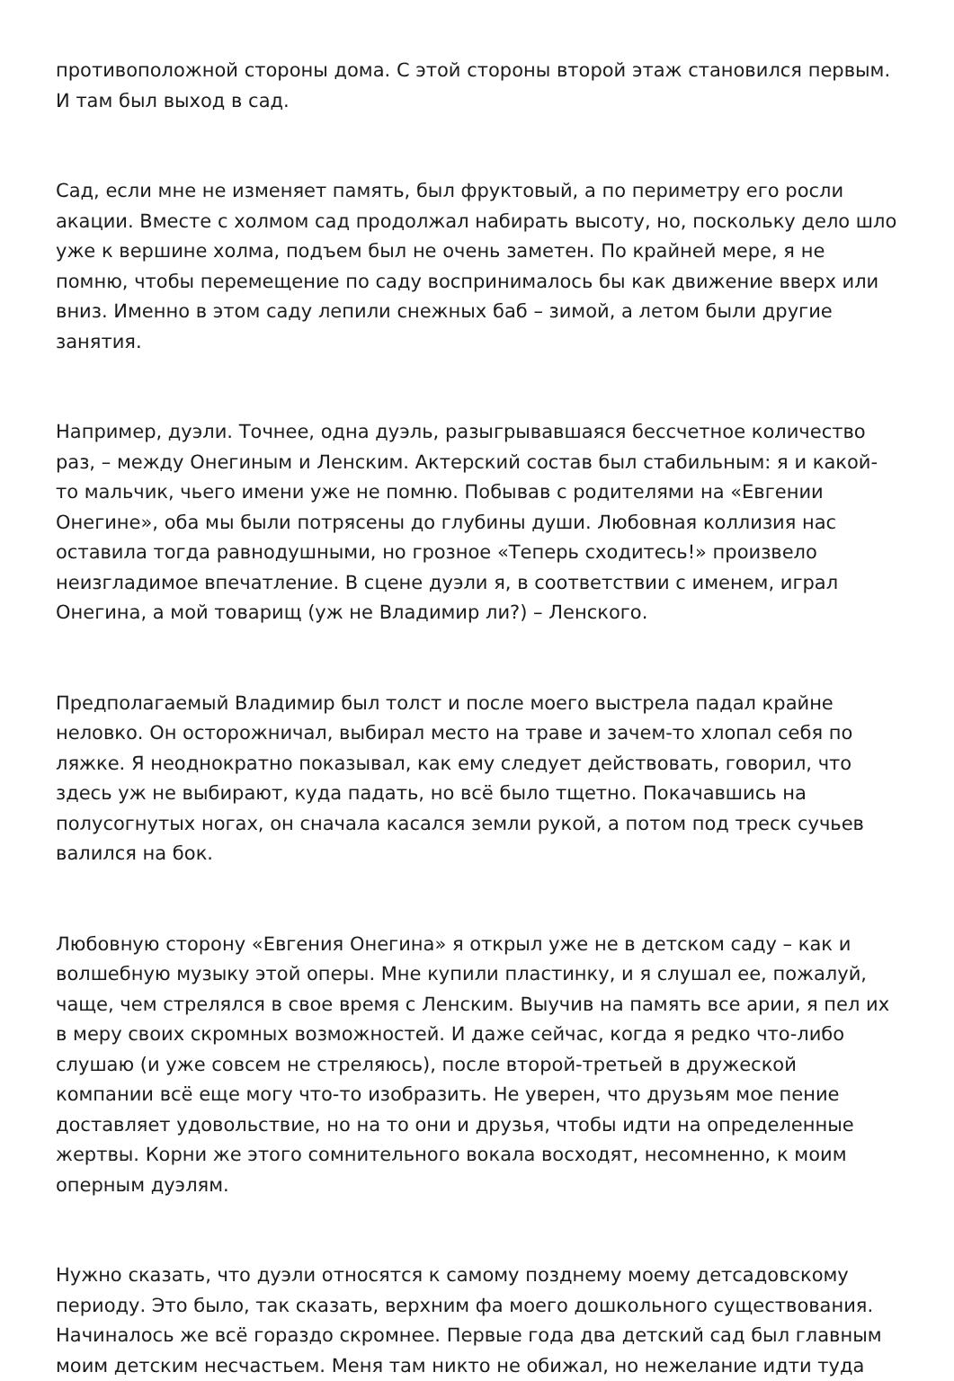противоположной стороны дома. С этой стороны второй этаж становился первым. И там был выход в сад.
Сад, если мне не изменяет память, был фруктовый, а по периметру его росли акации. Вместе с холмом сад продолжал набирать высоту, но, поскольку дело шло уже к вершине холма, подъем был не очень заметен. По крайней мере, я не помню, чтобы перемещение по саду воспринималось бы как движение вверх или вниз. Именно в этом саду лепили снежных баб – зимой, а летом были другие занятия.
Например, дуэли. Точнее, одна дуэль, разыгрывавшаяся бессчетное количество раз, – между Онегиным и Ленским. Актерский состав был стабильным: я и какой-то мальчик, чьего имени уже не помню. Побывав с родителями на «Евгении Онегине», оба мы были потрясены до глубины души. Любовная коллизия нас оставила тогда равнодушными, но грозное «Теперь сходитесь!» произвело неизгладимое впечатление. В сцене дуэли я, в соответствии с именем, играл Онегина, а мой товарищ (уж не Владимир ли?) – Ленского.
Предполагаемый Владимир был толст и после моего выстрела падал крайне неловко. Он осторожничал, выбирал место на траве и зачем-то хлопал себя по ляжке. Я неоднократно показывал, как ему следует действовать, говорил, что здесь уж не выбирают, куда падать, но всё было тщетно. Покачавшись на полусогнутых ногах, он сначала касался земли рукой, а потом под треск сучьев валился на бок.
Любовную сторону «Евгения Онегина» я открыл уже не в детском саду – как и волшебную музыку этой оперы. Мне купили пластинку, и я слушал ее, пожалуй, чаще, чем стрелялся в свое время с Ленским. Выучив на память все арии, я пел их в меру своих скромных возможностей. И даже сейчас, когда я редко что-либо слушаю (и уже совсем не стреляюсь), после второй-третьей в дружеской компании всё еще могу что-то изобразить. Не уверен, что друзьям мое пение доставляет удовольствие, но на то они и друзья, чтобы идти на определенные жертвы. Корни же этого сомнительного вокала восходят, несомненно, к моим оперным дуэлям.
Нужно сказать, что дуэли относятся к самому позднему моему детсадовскому периоду. Это было, так сказать, верхним фа моего дошкольного существования. Начиналось же всё гораздо скромнее. Первые года два детский сад был главным моим детским несчастьем. Меня там никто не обижал, но нежелание идти туда